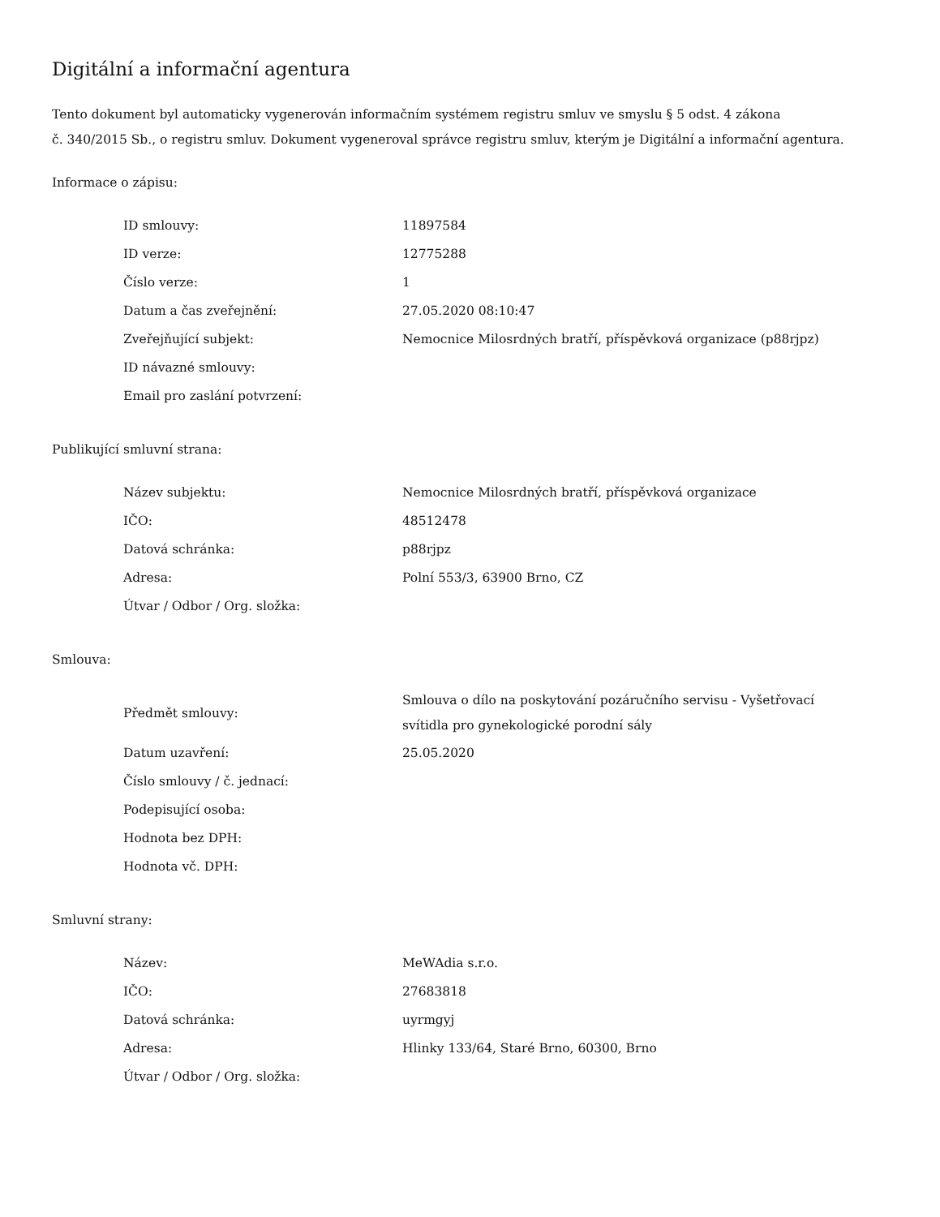Digitální a informační agentura
Tento dokument byl automaticky vygenerován informačním systémem registru smluv ve smyslu § 5 odst. 4 zákona
č. 340/2015 Sb., o registru smluv. Dokument vygeneroval správce registru smluv, kterým je Digitální a informační agentura.
Informace o zápisu:
| ID smlouvy: | 11897584 |
| ID verze: | 12775288 |
| Číslo verze: | 1 |
| Datum a čas zveřejnění: | 27.05.2020 08:10:47 |
| Zveřejňující subjekt: | Nemocnice Milosrdných bratří, příspěvková organizace (p88rjpz) |
| ID návazné smlouvy: | |
| Email pro zaslání potvrzení: | |
Publikující smluvní strana:
| Název subjektu: | Nemocnice Milosrdných bratří, příspěvková organizace |
| IČO: | 48512478 |
| Datová schránka: | p88rjpz |
| Adresa: | Polní 553/3, 63900 Brno, CZ |
| Útvar / Odbor / Org. složka: | |
Smlouva:
| Předmět smlouvy: | Smlouva o dílo na poskytování pozáručního servisu - Vyšetřovací svítidla pro gynekologické porodní sály |
| Datum uzavření: | 25.05.2020 |
| Číslo smlouvy / č. jednací: | |
| Podepisující osoba: | |
| Hodnota bez DPH: | |
| Hodnota vč. DPH: | |
Smluvní strany:
| Název: | MeWAdia s.r.o. |
| IČO: | 27683818 |
| Datová schránka: | uyrmgyj |
| Adresa: | Hlinky 133/64, Staré Brno, 60300, Brno |
| Útvar / Odbor / Org. složka: | |